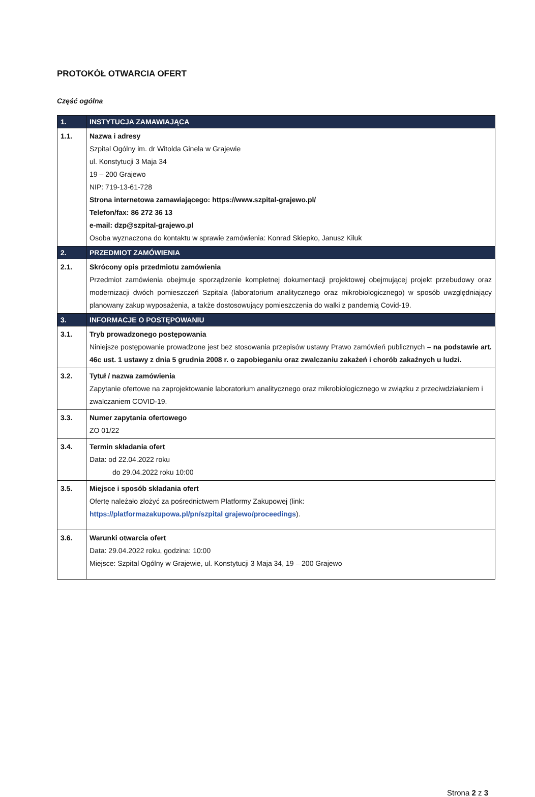PROTOKÓŁ OTWARCIA OFERT
Część ogólna
| 1. | INSTYTUCJA ZAMAWIAJĄCA |
| 1.1. | Nazwa i adresy Szpital Ogólny im. dr Witolda Ginela w Grajewie ul. Konstytucji 3 Maja 34 19 – 200 Grajewo NIP: 719-13-61-728 Strona internetowa zamawiającego: https://www.szpital-grajewo.pl/ Telefon/fax: 86 272 36 13 e-mail: dzp@szpital-grajewo.pl Osoba wyznaczona do kontaktu w sprawie zamówienia: Konrad Skiepko, Janusz Kiluk |
| 2. | PRZEDMIOT ZAMÓWIENIA |
| 2.1. | Skrócony opis przedmiotu zamówienia Przedmiot zamówienia obejmuje sporządzenie kompletnej dokumentacji projektowej obejmującej projekt przebudowy oraz modernizacji dwóch pomieszczeń Szpitala (laboratorium analitycznego oraz mikrobiologicznego) w sposób uwzględniający planowany zakup wyposażenia, a także dostosowujący pomieszczenia do walki z pandemią Covid-19. |
| 3. | INFORMACJE O POSTĘPOWANIU |
| 3.1. | Tryb prowadzonego postępowania Niniejsze postępowanie prowadzone jest bez stosowania przepisów ustawy Prawo zamówień publicznych – na podstawie art. 46c ust. 1 ustawy z dnia 5 grudnia 2008 r. o zapobieganiu oraz zwalczaniu zakażeń i chorób zakaźnych u ludzi. |
| 3.2. | Tytuł / nazwa zamówienia Zapytanie ofertowe na zaprojektowanie laboratorium analitycznego oraz mikrobiologicznego w związku z przeciwdziałaniem i zwalczaniem COVID-19. |
| 3.3. | Numer zapytania ofertowego ZO 01/22 |
| 3.4. | Termin składania ofert Data: od 22.04.2022 roku do 29.04.2022 roku 10:00 |
| 3.5. | Miejsce i sposób składania ofert Ofertę należało złożyć za pośrednictwem Platformy Zakupowej (link: https://platformazakupowa.pl/pn/szpital grajewo/proceedings ). |
| 3.6. | Warunki otwarcia ofert Data: 29.04.2022 roku, godzina: 10:00 Miejsce: Szpital Ogólny w Grajewie, ul. Konstytucji 3 Maja 34, 19 – 200 Grajewo |
Strona 2 z 3